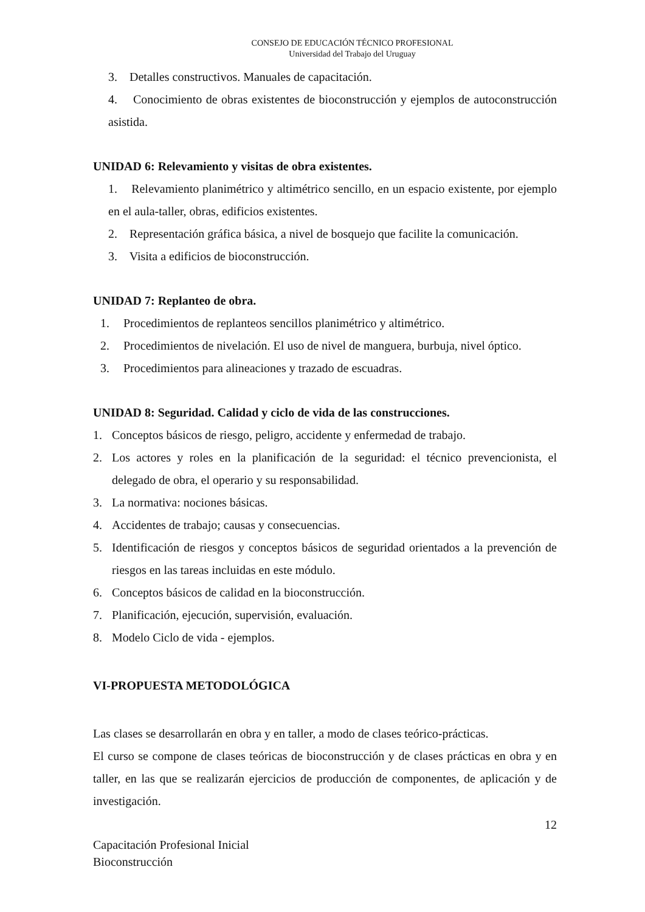CONSEJO DE EDUCACIÓN TÉCNICO PROFESIONAL
Universidad del Trabajo del Uruguay
3. Detalles constructivos. Manuales de capacitación.
4. Conocimiento de obras existentes de bioconstrucción y ejemplos de autoconstrucción asistida.
UNIDAD 6: Relevamiento y visitas de obra existentes.
1. Relevamiento planimétrico y altimétrico sencillo, en un espacio existente, por ejemplo en el aula-taller, obras, edificios existentes.
2. Representación gráfica básica, a nivel de bosquejo que facilite la comunicación.
3. Visita a edificios de bioconstrucción.
UNIDAD 7: Replanteo de obra.
1. Procedimientos de replanteos sencillos planimétrico y altimétrico.
2. Procedimientos de nivelación. El uso de nivel de manguera, burbuja, nivel óptico.
3. Procedimientos para alineaciones y trazado de escuadras.
UNIDAD 8: Seguridad. Calidad y ciclo de vida de las construcciones.
1. Conceptos básicos de riesgo, peligro, accidente y enfermedad de trabajo.
2. Los actores y roles en la planificación de la seguridad: el técnico prevencionista, el delegado de obra, el operario y su responsabilidad.
3. La normativa: nociones básicas.
4. Accidentes de trabajo; causas y consecuencias.
5. Identificación de riesgos y conceptos básicos de seguridad orientados a la prevención de riesgos en las tareas incluidas en este módulo.
6. Conceptos básicos de calidad en la bioconstrucción.
7. Planificación, ejecución, supervisión, evaluación.
8. Modelo Ciclo de vida - ejemplos.
VI-PROPUESTA METODOLÓGICA
Las clases se desarrollarán en obra y en taller, a modo de clases teórico-prácticas.
El curso se compone de clases teóricas de bioconstrucción y de clases prácticas en obra y en taller, en las que se realizarán ejercicios de producción de componentes, de aplicación y de investigación.
12
Capacitación Profesional Inicial
Bioconstrucción